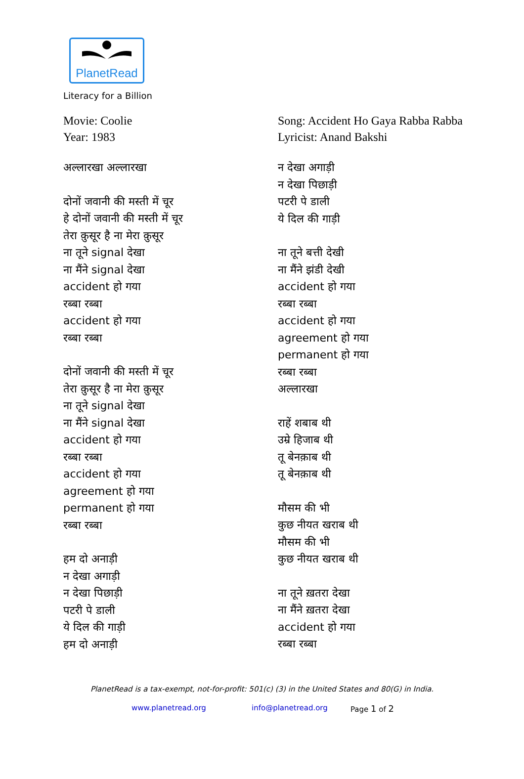PlanetRead
Literacy for a Billion
Movie: Coolie
Year: 1983
अल्लारखा अल्लारखा
दोनों जवानी की मस्ती में चूर
हे दोनों जवानी की मस्ती में चूर
तेरा क़ुसूर है ना मेरा क़ुसूर
ना तूने signal देखा
ना मैंने signal देखा
accident हो गया
रब्बा रब्बा
accident हो गया
रब्बा रब्बा
दोनों जवानी की मस्ती में चूर
तेरा क़ुसूर है ना मेरा क़ुसूर
ना तूने signal देखा
ना मैंने signal देखा
accident हो गया
रब्बा रब्बा
accident हो गया
agreement हो गया
permanent हो गया
रब्बा रब्बा
हम दो अनाड़ी
न देखा अगाड़ी
न देखा पिछाड़ी
पटरी पे डाली
ये दिल की गाड़ी
हम दो अनाड़ी
Song: Accident Ho Gaya Rabba Rabba
Lyricist: Anand Bakshi
न देखा अगाड़ी
न देखा पिछाड़ी
पटरी पे डाली
ये दिल की गाड़ी
ना तूने बत्ती देखी
ना मैंने झंडी देखी
accident हो गया
रब्बा रब्बा
accident हो गया
agreement हो गया
permanent हो गया
रब्बा रब्बा
अल्लारखा
राहें शबाब थी
उम्रे हिजाब थी
तू बेनक़ाब थी
तू बेनक़ाब थी
मौसम की भी
कुछ नीयत खराब थी
मौसम की भी
कुछ नीयत खराब थी
ना तूने ख़तरा देखा
ना मैंने ख़तरा देखा
accident हो गया
रब्बा रब्बा
PlanetRead is a tax-exempt, not-for-profit: 501(c) (3) in the United States and 80(G) in India.
www.planetread.org info@planetread.org Page 1 of 2